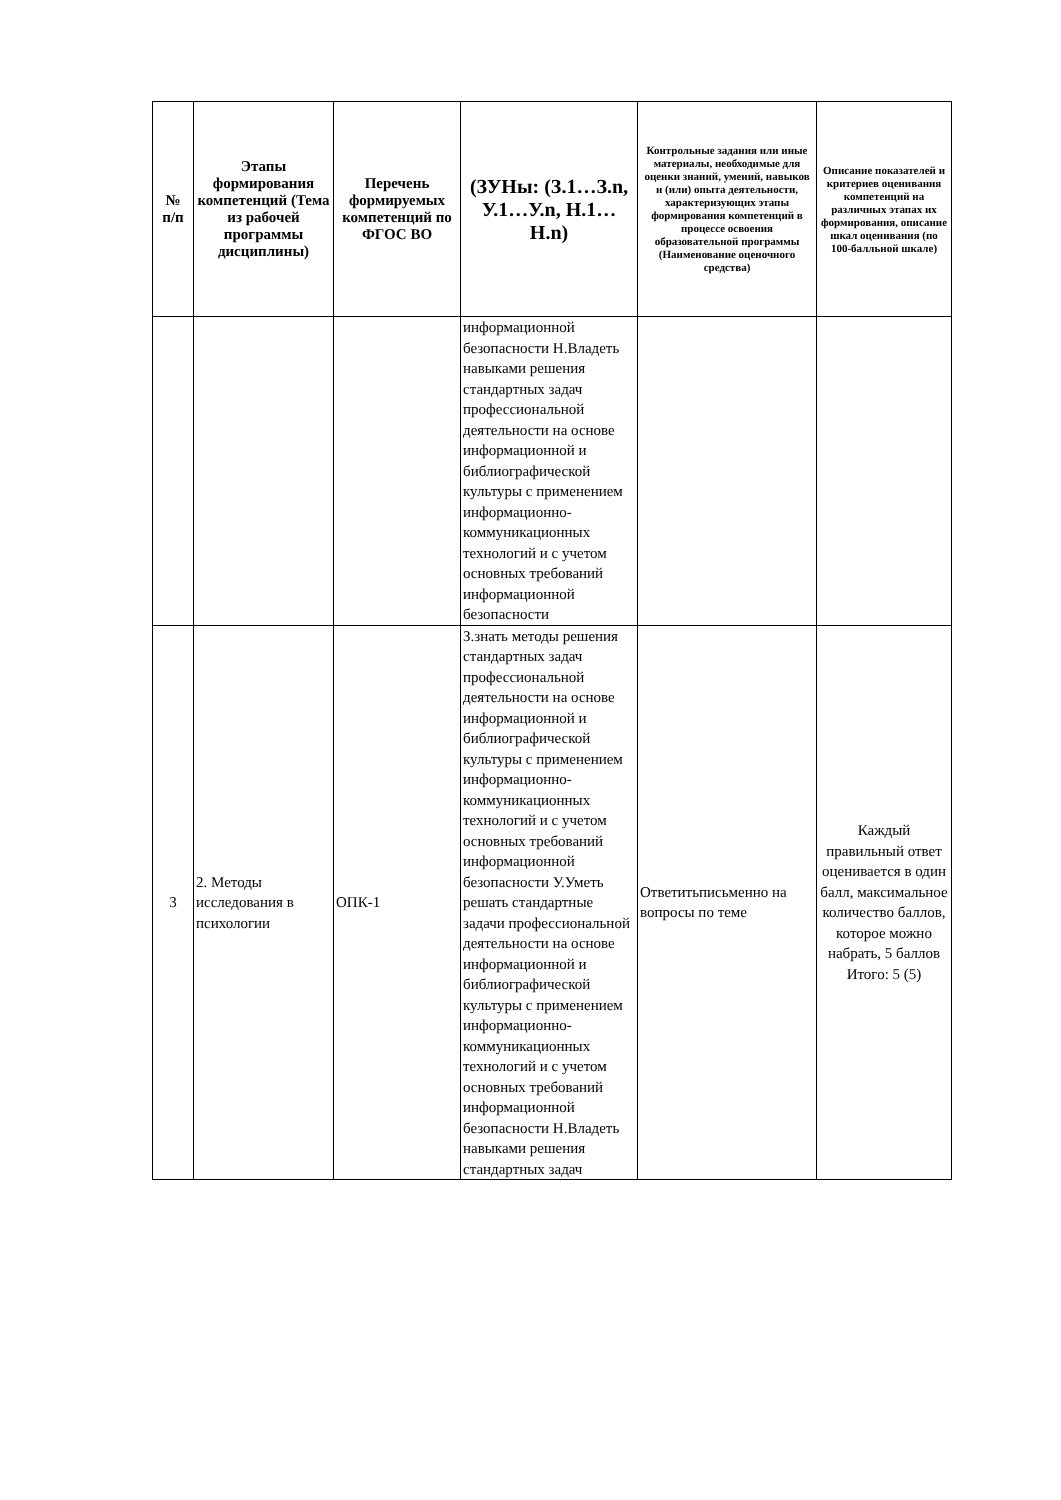| № п/п | Этапы формирования компетенций (Тема из рабочей программы дисциплины) | Перечень формируемых компетенций по ФГОС ВО | (ЗУНы: (З.1…З.n, У.1…У.n, Н.1…Н.n) | Контрольные задания или иные материалы, необходимые для оценки знаний, умений, навыков и (или) опыта деятельности, характеризующих этапы формирования компетенций в процессе освоения образовательной программы (Наименование оценочного средства) | Описание показателей и критериев оценивания компетенций на различных этапах их формирования, описание шкал оценивания (по 100-балльной шкале) |
| --- | --- | --- | --- | --- | --- |
| | | | информационной безопасности Н.Владеть навыками решения стандартных задач профессиональной деятельности на основе информационной и библиографической культуры с применением информационно-коммуникационных технологий и с учетом основных требований информационной безопасности | | |
| 3 | 2. Методы исследования в психологии | ОПК-1 | З.знать методы решения стандартных задач профессиональной деятельности на основе информационной и библиографической культуры с применением информационно-коммуникационных технологий и с учетом основных требований информационной безопасности У.Уметь решать стандартные задачи профессиональной деятельности на основе информационной и библиографической культуры с применением информационно-коммуникационных технологий и с учетом основных требований информационной безопасности Н.Владеть навыками решения стандартных задач | Ответитьписьменно на вопросы по теме | Каждый правильный ответ оценивается в один балл, максимальное количество баллов, которое можно набрать, 5 баллов Итого: 5 (5) |